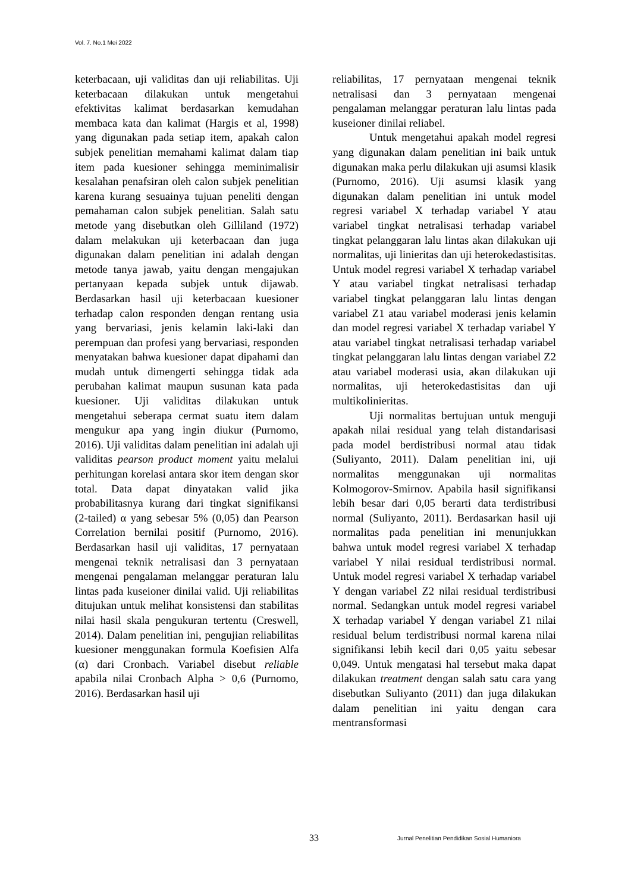Vol. 7. No.1 Mei 2022
keterbacaan, uji validitas dan uji reliabilitas. Uji keterbacaan dilakukan untuk mengetahui efektivitas kalimat berdasarkan kemudahan membaca kata dan kalimat (Hargis et al, 1998) yang digunakan pada setiap item, apakah calon subjek penelitian memahami kalimat dalam tiap item pada kuesioner sehingga meminimalisir kesalahan penafsiran oleh calon subjek penelitian karena kurang sesuainya tujuan peneliti dengan pemahaman calon subjek penelitian. Salah satu metode yang disebutkan oleh Gilliland (1972) dalam melakukan uji keterbacaan dan juga digunakan dalam penelitian ini adalah dengan metode tanya jawab, yaitu dengan mengajukan pertanyaan kepada subjek untuk dijawab. Berdasarkan hasil uji keterbacaan kuesioner terhadap calon responden dengan rentang usia yang bervariasi, jenis kelamin laki-laki dan perempuan dan profesi yang bervariasi, responden menyatakan bahwa kuesioner dapat dipahami dan mudah untuk dimengerti sehingga tidak ada perubahan kalimat maupun susunan kata pada kuesioner. Uji validitas dilakukan untuk mengetahui seberapa cermat suatu item dalam mengukur apa yang ingin diukur (Purnomo, 2016). Uji validitas dalam penelitian ini adalah uji validitas pearson product moment yaitu melalui perhitungan korelasi antara skor item dengan skor total. Data dapat dinyatakan valid jika probabilitasnya kurang dari tingkat signifikansi (2-tailed) α yang sebesar 5% (0,05) dan Pearson Correlation bernilai positif (Purnomo, 2016). Berdasarkan hasil uji validitas, 17 pernyataan mengenai teknik netralisasi dan 3 pernyataan mengenai pengalaman melanggar peraturan lalu lintas pada kuseioner dinilai valid. Uji reliabilitas ditujukan untuk melihat konsistensi dan stabilitas nilai hasil skala pengukuran tertentu (Creswell, 2014). Dalam penelitian ini, pengujian reliabilitas kuesioner menggunakan formula Koefisien Alfa (α) dari Cronbach. Variabel disebut reliable apabila nilai Cronbach Alpha > 0,6 (Purnomo, 2016). Berdasarkan hasil uji
reliabilitas, 17 pernyataan mengenai teknik netralisasi dan 3 pernyataan mengenai pengalaman melanggar peraturan lalu lintas pada kuseioner dinilai reliabel.
Untuk mengetahui apakah model regresi yang digunakan dalam penelitian ini baik untuk digunakan maka perlu dilakukan uji asumsi klasik (Purnomo, 2016). Uji asumsi klasik yang digunakan dalam penelitian ini untuk model regresi variabel X terhadap variabel Y atau variabel tingkat netralisasi terhadap variabel tingkat pelanggaran lalu lintas akan dilakukan uji normalitas, uji linieritas dan uji heterokedastisitas. Untuk model regresi variabel X terhadap variabel Y atau variabel tingkat netralisasi terhadap variabel tingkat pelanggaran lalu lintas dengan variabel Z1 atau variabel moderasi jenis kelamin dan model regresi variabel X terhadap variabel Y atau variabel tingkat netralisasi terhadap variabel tingkat pelanggaran lalu lintas dengan variabel Z2 atau variabel moderasi usia, akan dilakukan uji normalitas, uji heterokedastisitas dan uji multikolinieritas.
Uji normalitas bertujuan untuk menguji apakah nilai residual yang telah distandarisasi pada model berdistribusi normal atau tidak (Suliyanto, 2011). Dalam penelitian ini, uji normalitas menggunakan uji normalitas Kolmogorov-Smirnov. Apabila hasil signifikansi lebih besar dari 0,05 berarti data terdistribusi normal (Suliyanto, 2011). Berdasarkan hasil uji normalitas pada penelitian ini menunjukkan bahwa untuk model regresi variabel X terhadap variabel Y nilai residual terdistribusi normal. Untuk model regresi variabel X terhadap variabel Y dengan variabel Z2 nilai residual terdistribusi normal. Sedangkan untuk model regresi variabel X terhadap variabel Y dengan variabel Z1 nilai residual belum terdistribusi normal karena nilai signifikansi lebih kecil dari 0,05 yaitu sebesar 0,049. Untuk mengatasi hal tersebut maka dapat dilakukan treatment dengan salah satu cara yang disebutkan Suliyanto (2011) dan juga dilakukan dalam penelitian ini yaitu dengan cara mentransformasi
33 Jurnal Penelitian Pendidikan Sosial Humaniora